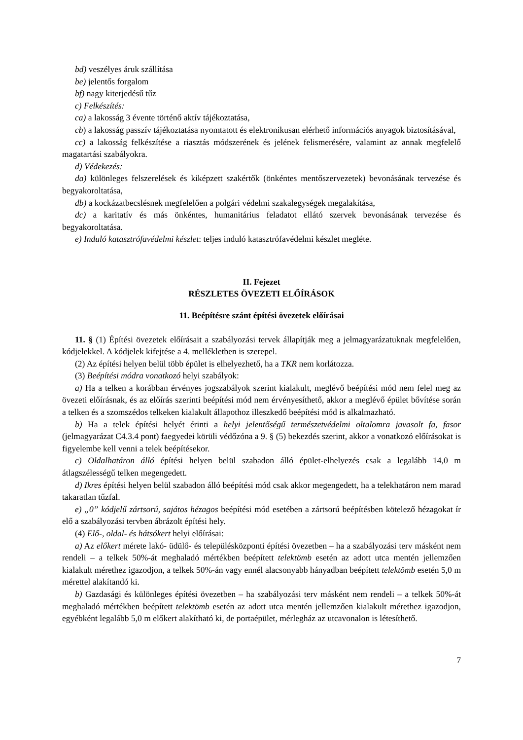bd) veszélyes áruk szállítása
be) jelentős forgalom
bf) nagy kiterjedésű tűz
c) Felkészítés:
ca) a lakosság 3 évente történő aktív tájékoztatása,
cb) a lakosság passzív tájékoztatása nyomtatott és elektronikusan elérhető információs anyagok biztosításával,
cc) a lakosság felkészítése a riasztás módszerének és jelének felismerésére, valamint az annak megfelelő magatartási szabályokra.
d) Védekezés:
da) különleges felszerelések és kiképzett szakértők (önkéntes mentőszervezetek) bevonásának tervezése és begyakoroltatása,
db) a kockázatbecslésnek megfelelően a polgári védelmi szakalegységek megalakítása,
dc) a karitatív és más önkéntes, humanitárius feladatot ellátó szervek bevonásának tervezése és begyakoroltatása.
e) Induló katasztrófavédelmi készlet: teljes induló katasztrófavédelmi készlet megléte.
II. Fejezet
RÉSZLETES ÖVEZETI ELŐÍRÁSOK
11. Beépítésre szánt építési övezetek előírásai
11. § (1) Építési övezetek előírásait a szabályozási tervek állapítják meg a jelmagyarázatuknak megfelelően, kódjelekkel. A kódjelek kifejtése a 4. mellékletben is szerepel.
(2) Az építési helyen belül több épület is elhelyezhető, ha a TKR nem korlátozza.
(3) Beépítési módra vonatkozó helyi szabályok:
a) Ha a telken a korábban érvényes jogszabályok szerint kialakult, meglévő beépítési mód nem felel meg az övezeti előírásnak, és az előírás szerinti beépítési mód nem érvényesíthető, akkor a meglévő épület bővítése során a telken és a szomszédos telkeken kialakult állapothoz illeszkedő beépítési mód is alkalmazható.
b) Ha a telek építési helyét érinti a helyi jelentőségű természetvédelmi oltalomra javasolt fa, fasor (jelmagyarázat C4.3.4 pont) faegyedei körüli védőzóna a 9. § (5) bekezdés szerint, akkor a vonatkozó előírásokat is figyelembe kell venni a telek beépítésekor.
c) Oldalhatáron álló építési helyen belül szabadon álló épület-elhelyezés csak a legalább 14,0 m átlagszélességű telken megengedett.
d) Ikres építési helyen belül szabadon álló beépítési mód csak akkor megengedett, ha a telekhatáron nem marad takaratlan tűzfal.
e) „0” kódjelű zártsorú, sajátos hézagos beépítési mód esetében a zártsorú beépítésben kötelező hézagokat ír elő a szabályozási tervben ábrázolt építési hely.
(4) Elő-, oldal- és hátsókert helyi előírásai:
a) Az előkert mérete lakó- üdülő- és településközponti építési övezetben – ha a szabályozási terv másként nem rendeli – a telkek 50%-át meghaladó mértékben beépített telektömb esetén az adott utca mentén jellemzően kialakult mérethez igazodjon, a telkek 50%-án vagy ennél alacsonyabb hányadban beépített telektömb esetén 5,0 m mérettel alakítandó ki.
b) Gazdasági és különleges építési övezetben – ha szabályozási terv másként nem rendeli – a telkek 50%-át meghaladó mértékben beépített telektömb esetén az adott utca mentén jellemzően kialakult mérethez igazodjon, egyébként legalább 5,0 m előkert alakítható ki, de portaépület, mérlegház az utcavonalon is létesíthető.
7